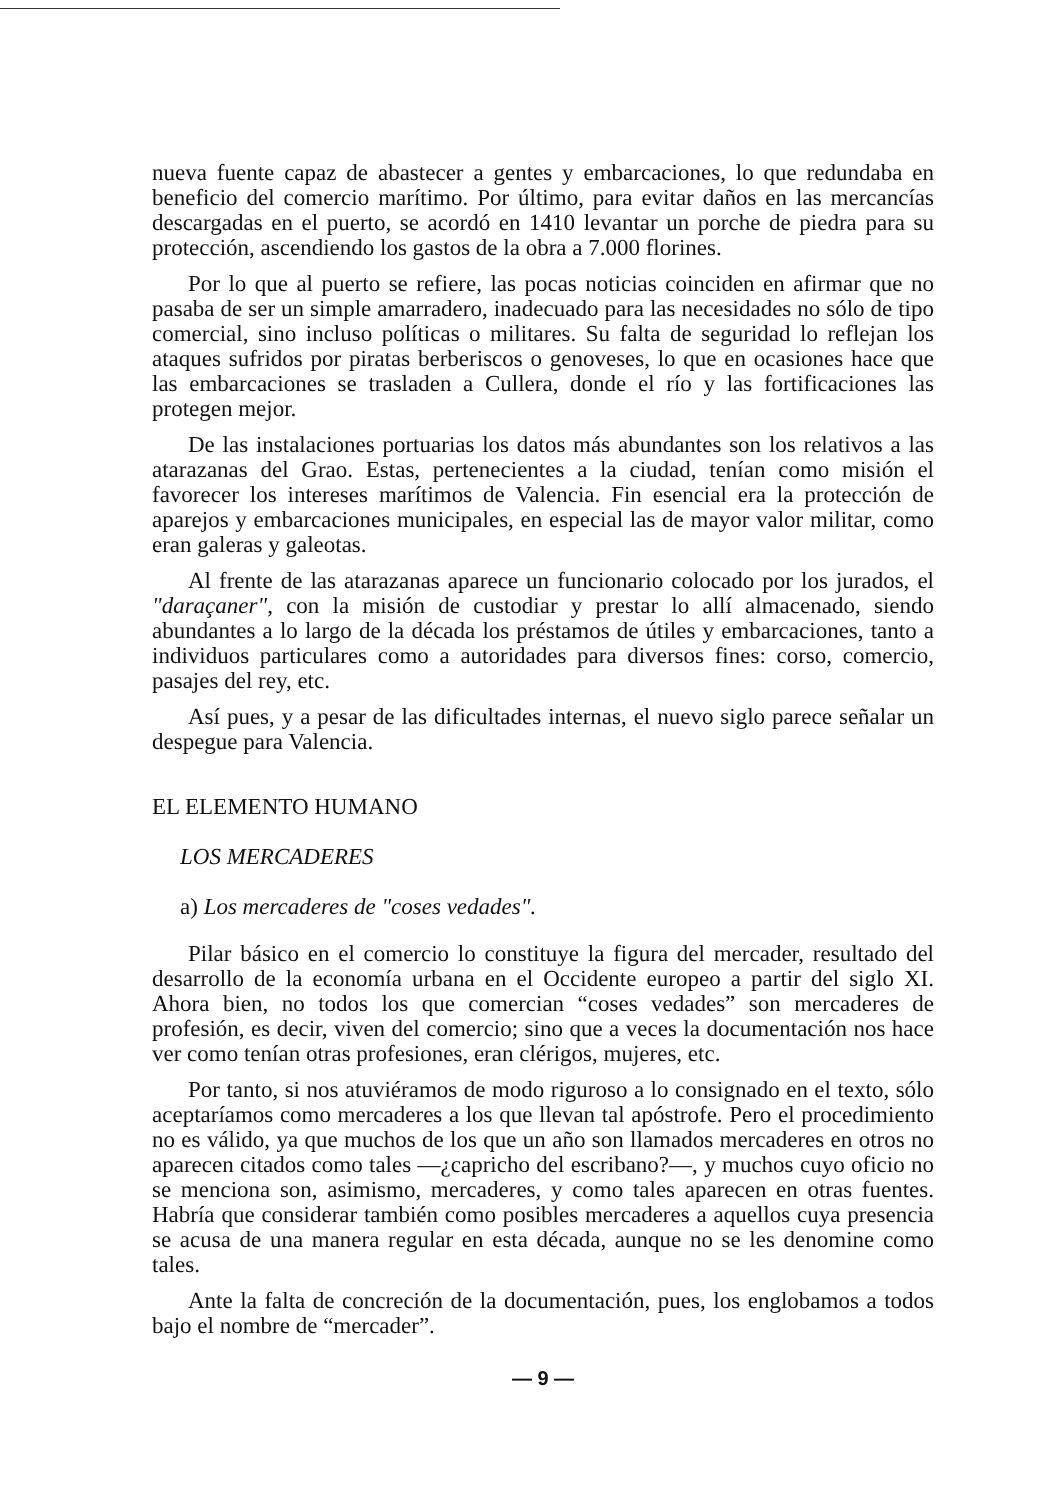nueva fuente capaz de abastecer a gentes y embarcaciones, lo que redundaba en beneficio del comercio marítimo. Por último, para evitar daños en las mercancías descargadas en el puerto, se acordó en 1410 levantar un porche de piedra para su protección, ascendiendo los gastos de la obra a 7.000 florines.
Por lo que al puerto se refiere, las pocas noticias coinciden en afirmar que no pasaba de ser un simple amarradero, inadecuado para las necesidades no sólo de tipo comercial, sino incluso políticas o militares. Su falta de seguridad lo reflejan los ataques sufridos por piratas berberiscos o genoveses, lo que en ocasiones hace que las embarcaciones se trasladen a Cullera, donde el río y las fortificaciones las protegen mejor.
De las instalaciones portuarias los datos más abundantes son los relativos a las atarazanas del Grao. Estas, pertenecientes a la ciudad, tenían como misión el favorecer los intereses marítimos de Valencia. Fin esencial era la protección de aparejos y embarcaciones municipales, en especial las de mayor valor militar, como eran galeras y galeotas.
Al frente de las atarazanas aparece un funcionario colocado por los jurados, el "daraçaner", con la misión de custodiar y prestar lo allí almacenado, siendo abundantes a lo largo de la década los préstamos de útiles y embarcaciones, tanto a individuos particulares como a autoridades para diversos fines: corso, comercio, pasajes del rey, etc.
Así pues, y a pesar de las dificultades internas, el nuevo siglo parece señalar un despegue para Valencia.
EL ELEMENTO HUMANO
LOS MERCADERES
a) Los mercaderes de "coses vedades".
Pilar básico en el comercio lo constituye la figura del mercader, resultado del desarrollo de la economía urbana en el Occidente europeo a partir del siglo XI. Ahora bien, no todos los que comercian “coses vedades” son mercaderes de profesión, es decir, viven del comercio; sino que a veces la documentación nos hace ver como tenían otras profesiones, eran clérigos, mujeres, etc.
Por tanto, si nos atuviéramos de modo riguroso a lo consignado en el texto, sólo aceptaríamos como mercaderes a los que llevan tal apóstrofe. Pero el procedimiento no es válido, ya que muchos de los que un año son llamados mercaderes en otros no aparecen citados como tales —¿capricho del escribano?—, y muchos cuyo oficio no se menciona son, asimismo, mercaderes, y como tales aparecen en otras fuentes. Habría que considerar también como posibles mercaderes a aquellos cuya presencia se acusa de una manera regular en esta década, aunque no se les denomine como tales.
Ante la falta de concreción de la documentación, pues, los englobamos a todos bajo el nombre de “mercader”.
— 9 —